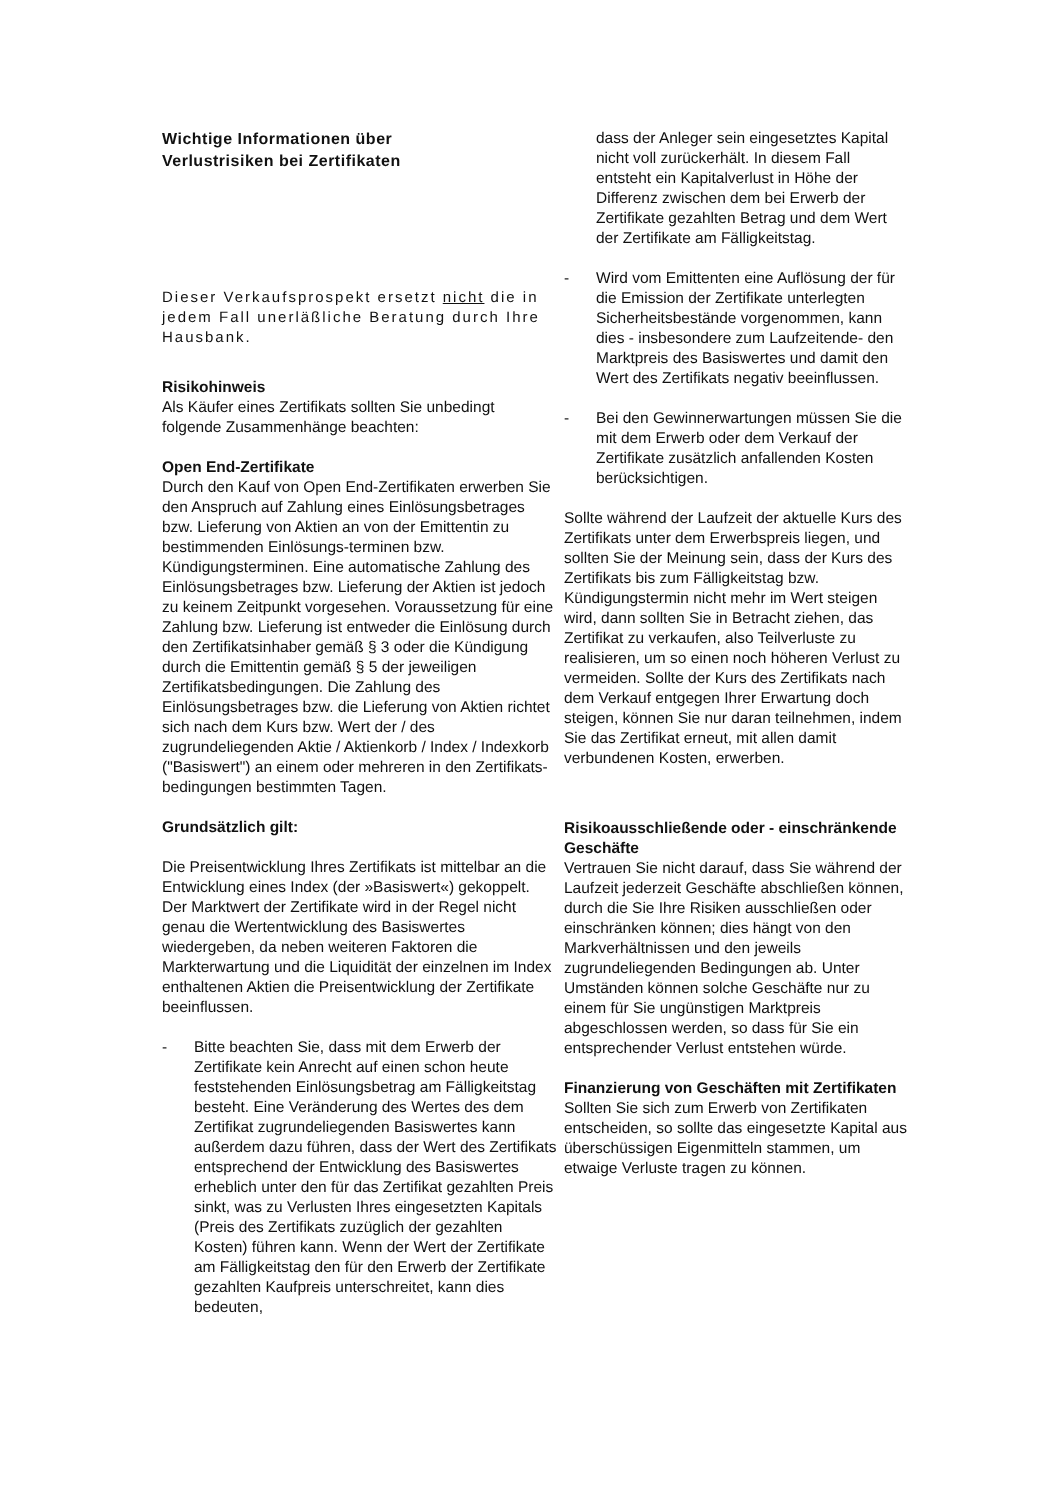Wichtige Informationen über
Verlustrisiken bei Zertifikaten
Dieser Verkaufsprospekt ersetzt nicht die in jedem Fall unerläßliche Beratung durch Ihre Hausbank.
Risikohinweis
Als Käufer eines Zertifikats sollten Sie unbedingt folgende Zusammenhänge beachten:
Open End-Zertifikate
Durch den Kauf von Open End-Zertifikaten erwerben Sie den Anspruch auf Zahlung eines Einlösungsbetrages bzw. Lieferung von Aktien an von der Emittentin zu bestimmenden Einlösungs-terminen bzw. Kündigungsterminen. Eine automatische Zahlung des Einlösungsbetrages bzw. Lieferung der Aktien ist jedoch zu keinem Zeitpunkt vorgesehen. Voraussetzung für eine Zahlung bzw. Lieferung ist entweder die Einlösung durch den Zertifikatsinhaber gemäß § 3 oder die Kündigung durch die Emittentin gemäß § 5 der jeweiligen Zertifikatsbedingungen. Die Zahlung des Einlösungsbetrages bzw. die Lieferung von Aktien richtet sich nach dem Kurs bzw. Wert der / des zugrundeliegenden Aktie / Aktienkorb / Index / Indexkorb ("Basiswert") an einem oder mehreren in den Zertifikats-bedingungen bestimmten Tagen.
Grundsätzlich gilt:
Die Preisentwicklung Ihres Zertifikats ist mittelbar an die Entwicklung eines Index (der »Basiswert«) gekoppelt. Der Marktwert der Zertifikate wird in der Regel nicht genau die Wertentwicklung des Basiswertes wiedergeben, da neben weiteren Faktoren die Markterwartung und die Liquidität der einzelnen im Index enthaltenen Aktien die Preisentwicklung der Zertifikate beeinflussen.
- Bitte beachten Sie, dass mit dem Erwerb der Zertifikate kein Anrecht auf einen schon heute feststehenden Einlösungsbetrag am Fälligkeitstag besteht. Eine Veränderung des Wertes des dem Zertifikat zugrundeliegenden Basiswertes kann außerdem dazu führen, dass der Wert des Zertifikats entsprechend der Entwicklung des Basiswertes erheblich unter den für das Zertifikat gezahlten Preis sinkt, was zu Verlusten Ihres eingesetzten Kapitals (Preis des Zertifikats zuzüglich der gezahlten Kosten) führen kann. Wenn der Wert der Zertifikate am Fälligkeitstag den für den Erwerb der Zertifikate gezahlten Kaufpreis unterschreitet, kann dies bedeuten,
dass der Anleger sein eingesetztes Kapital nicht voll zurückerhält. In diesem Fall entsteht ein Kapitalverlust in Höhe der Differenz zwischen dem bei Erwerb der Zertifikate gezahlten Betrag und dem Wert der Zertifikate am Fälligkeitstag.
- Wird vom Emittenten eine Auflösung der für die Emission der Zertifikate unterlegten Sicherheitsbestände vorgenommen, kann dies - insbesondere zum Laufzeitende- den Marktpreis des Basiswertes und damit den Wert des Zertifikats negativ beeinflussen.
- Bei den Gewinnerwartungen müssen Sie die mit dem Erwerb oder dem Verkauf der Zertifikate zusätzlich anfallenden Kosten berücksichtigen.
Sollte während der Laufzeit der aktuelle Kurs des Zertifikats unter dem Erwerbspreis liegen, und sollten Sie der Meinung sein, dass der Kurs des Zertifikats bis zum Fälligkeitstag bzw. Kündigungstermin nicht mehr im Wert steigen wird, dann sollten Sie in Betracht ziehen, das Zertifikat zu verkaufen, also Teilverluste zu realisieren, um so einen noch höheren Verlust zu vermeiden. Sollte der Kurs des Zertifikats nach dem Verkauf entgegen Ihrer Erwartung doch steigen, können Sie nur daran teilnehmen, indem Sie das Zertifikat erneut, mit allen damit verbundenen Kosten, erwerben.
Risikoausschließende oder - einschränkende Geschäfte
Vertrauen Sie nicht darauf, dass Sie während der Laufzeit jederzeit Geschäfte abschließen können, durch die Sie Ihre Risiken ausschließen oder einschränken können; dies hängt von den Markverhältnissen und den jeweils zugrundeliegenden Bedingungen ab. Unter Umständen können solche Geschäfte nur zu einem für Sie ungünstigen Marktpreis abgeschlossen werden, so dass für Sie ein entsprechender Verlust entstehen würde.
Finanzierung von Geschäften mit Zertifikaten
Sollten Sie sich zum Erwerb von Zertifikaten entscheiden, so sollte das eingesetzte Kapital aus überschüssigen Eigenmitteln stammen, um etwaige Verluste tragen zu können.